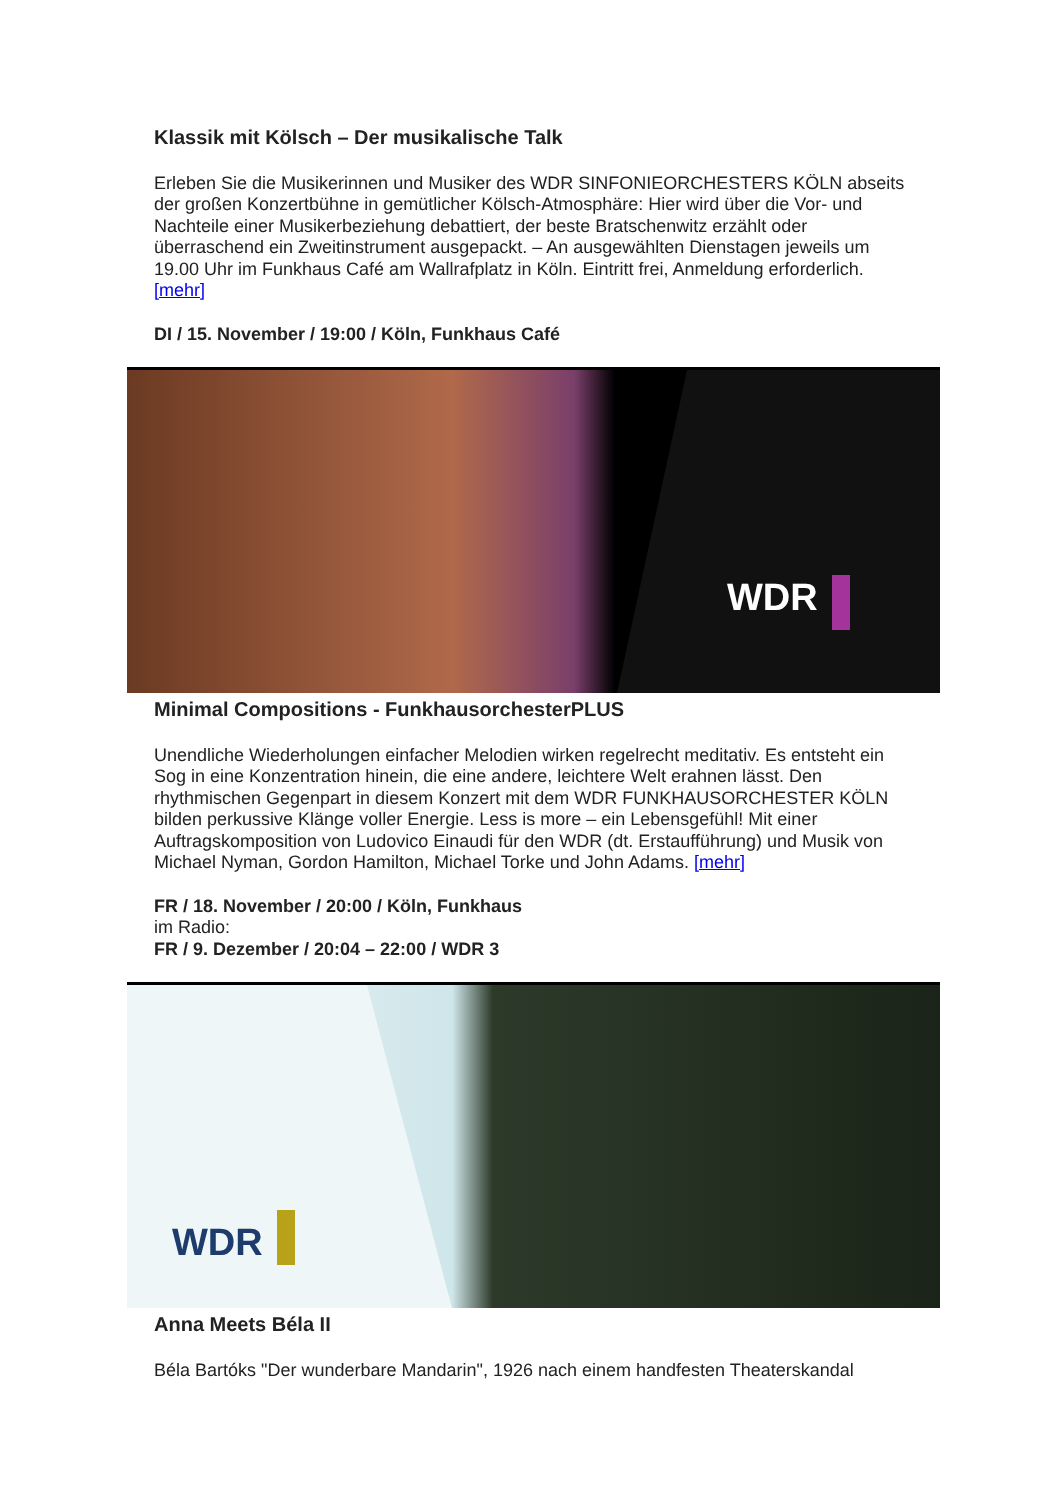Klassik mit Kölsch – Der musikalische Talk
Erleben Sie die Musikerinnen und Musiker des WDR SINFONIEORCHESTERS KÖLN abseits der großen Konzertbühne in gemütlicher Kölsch-Atmosphäre: Hier wird über die Vor- und Nachteile einer Musikerbeziehung debattiert, der beste Bratschenwitz erzählt oder überraschend ein Zweitinstrument ausgepackt. – An ausgewählten Dienstagen jeweils um 19.00 Uhr im Funkhaus Café am Wallrafplatz in Köln. Eintritt frei, Anmeldung erforderlich. [mehr]
DI / 15. November / 19:00 / Köln, Funkhaus Café
WDR
Minimal Compositions - FunkhausorchesterPLUS
Unendliche Wiederholungen einfacher Melodien wirken regelrecht meditativ. Es entsteht ein Sog in eine Konzentration hinein, die eine andere, leichtere Welt erahnen lässt. Den rhythmischen Gegenpart in diesem Konzert mit dem WDR FUNKHAUSORCHESTER KÖLN bilden perkussive Klänge voller Energie. Less is more – ein Lebensgefühl! Mit einer Auftragskomposition von Ludovico Einaudi für den WDR (dt. Erstaufführung) und Musik von Michael Nyman, Gordon Hamilton, Michael Torke und John Adams. [mehr]
FR / 18. November / 20:00 / Köln, Funkhaus
im Radio:
FR / 9. Dezember / 20:04 – 22:00 / WDR 3
WDR
Anna Meets Béla II
Béla Bartóks "Der wunderbare Mandarin", 1926 nach einem handfesten Theaterskandal